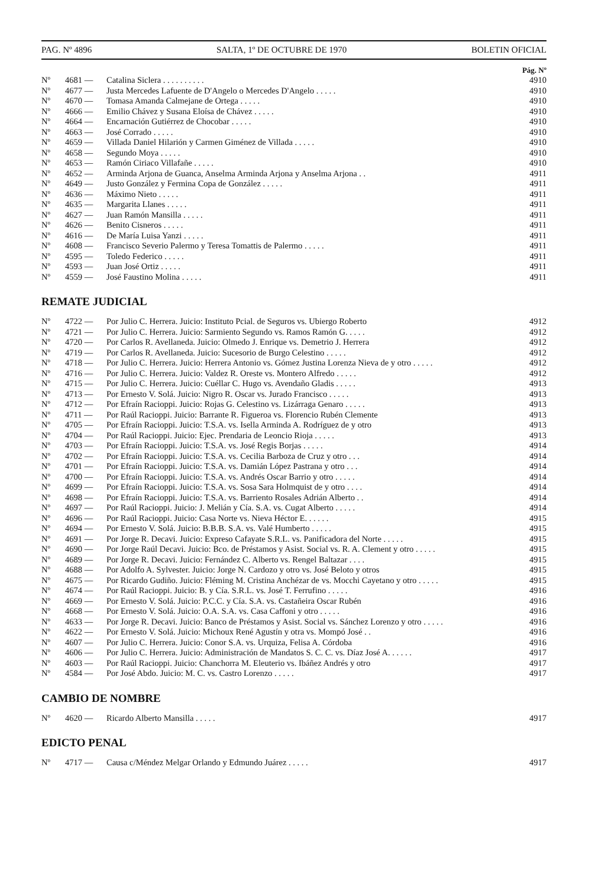PAG. Nº 4896 SALTA, 1º DE OCTUBRE DE 1970 BOLETIN OFICIAL
Pág. Nº
| Nº | 4681 — | Catalina Siclera . . . . . . . . . . | 4910 |
| Nº | 4677 — | Justa Mercedes Lafuente de D'Angelo o Mercedes D'Angelo . . . . . | 4910 |
| Nº | 4670 — | Tomasa Amanda Calmejane de Ortega . . . . . | 4910 |
| Nº | 4666 — | Emilio Chávez y Susana Eloísa de Chávez . . . . . | 4910 |
| Nº | 4664 — | Encarnación Gutiérrez de Chocobar . . . . . | 4910 |
| Nº | 4663 — | José Corrado . . . . . | 4910 |
| Nº | 4659 — | Villada Daniel Hilarión y Carmen Giménez de Villada . . . . . | 4910 |
| Nº | 4658 — | Segundo Moya . . . . . | 4910 |
| Nº | 4653 — | Ramón Ciriaco Villafañe . . . . . | 4910 |
| Nº | 4652 — | Arminda Arjona de Guanca, Anselma Arminda Arjona y Anselma Arjona . . | 4911 |
| Nº | 4649 — | Justo González y Fermina Copa de González . . . . . | 4911 |
| Nº | 4636 — | Máximo Nieto . . . . . | 4911 |
| Nº | 4635 — | Margarita Llanes . . . . . | 4911 |
| Nº | 4627 — | Juan Ramón Mansilla . . . . . | 4911 |
| Nº | 4626 — | Benito Cisneros . . . . . | 4911 |
| Nº | 4616 — | De María Luisa Yanzi . . . . . | 4911 |
| Nº | 4608 — | Francisco Severio Palermo y Teresa Tomattis de Palermo . . . . . | 4911 |
| Nº | 4595 — | Toledo Federico . . . . . | 4911 |
| Nº | 4593 — | Juan José Ortiz . . . . . | 4911 |
| Nº | 4559 — | José Faustino Molina . . . . . | 4911 |
REMATE JUDICIAL
| Nº | 4722 — | Por Julio C. Herrera. Juicio: Instituto Pcial. de Seguros vs. Ubiergo Roberto | 4912 |
| Nº | 4721 — | Por Julio C. Herrera. Juicio: Sarmiento Segundo vs. Ramos Ramón G. . . . . | 4912 |
| Nº | 4720 — | Por Carlos R. Avellaneda. Juicio: Olmedo J. Enrique vs. Demetrio J. Herrera | 4912 |
| Nº | 4719 — | Por Carlos R. Avellaneda. Juicio: Sucesorio de Burgo Celestino . . . . . | 4912 |
| Nº | 4718 — | Por Julio C. Herrera. Juicio: Herrera Antonio vs. Gómez Justina Lorenza Nieva de y otro . . . . . | 4912 |
| Nº | 4716 — | Por Julio C. Herrera. Juicio: Valdez R. Oreste vs. Montero Alfredo . . . . . | 4912 |
| Nº | 4715 — | Por Julio C. Herrera. Juicio: Cuéllar C. Hugo vs. Avendaño Gladis . . . . . | 4913 |
| Nº | 4713 — | Por Ernesto V. Solá. Juicio: Nigro R. Oscar vs. Jurado Francisco . . . . . | 4913 |
| Nº | 4712 — | Por Efraín Racioppi. Juicio: Rojas G. Celestino vs. Lizárraga Genaro . . . . . | 4913 |
| Nº | 4711 — | Por Raúl Racioppi. Juicio: Barrante R. Figueroa vs. Florencio Rubén Clemente | 4913 |
| Nº | 4705 — | Por Efraín Racioppi. Juicio: T.S.A. vs. Isella Arminda A. Rodríguez de y otro | 4913 |
| Nº | 4704 — | Por Raúl Racioppi. Juicio: Ejec. Prendaria de Leoncio Rioja . . . . . | 4913 |
| Nº | 4703 — | Por Efraín Racioppi. Juicio: T.S.A. vs. José Regis Borjas . . . . . | 4914 |
| Nº | 4702 — | Por Efraín Racioppi. Juicio: T.S.A. vs. Cecilia Barboza de Cruz y otro . . . | 4914 |
| Nº | 4701 — | Por Efraín Racioppi. Juicio: T.S.A. vs. Damián López Pastrana y otro . . . | 4914 |
| Nº | 4700 — | Por Efraín Racioppi. Juicio: T.S.A. vs. Andrés Oscar Barrio y otro . . . . . | 4914 |
| Nº | 4699 — | Por Efraín Racioppi. Juicio: T.S.A. vs. Sosa Sara Holmquist de y otro . . . . | 4914 |
| Nº | 4698 — | Por Efraín Racioppi. Juicio: T.S.A. vs. Barriento Rosales Adrián Alberto . . | 4914 |
| Nº | 4697 — | Por Raúl Racioppi. Juicio: J. Melián y Cía. S.A. vs. Cugat Alberto . . . . . | 4914 |
| Nº | 4696 — | Por Raúl Racioppi. Juicio: Casa Norte vs. Nieva Héctor E. . . . . . | 4915 |
| Nº | 4694 — | Por Ernesto V. Solá. Juicio: B.B.B. S.A. vs. Valé Humberto . . . . . | 4915 |
| Nº | 4691 — | Por Jorge R. Decavi. Juicio: Expreso Cafayate S.R.L. vs. Panificadora del Norte . . . . . | 4915 |
| Nº | 4690 — | Por Jorge Raúl Decavi. Juicio: Bco. de Préstamos y Asist. Social vs. R. A. Clement y otro . . . . . | 4915 |
| Nº | 4689 — | Por Jorge R. Decavi. Juicio: Fernández C. Alberto vs. Rengel Baltazar . . . . | 4915 |
| Nº | 4688 — | Por Adolfo A. Sylvester. Juicio: Jorge N. Cardozo y otro vs. José Beloto y otros | 4915 |
| Nº | 4675 — | Por Ricardo Gudiño. Juicio: Fléming M. Cristina Anchézar de vs. Mocchi Cayetano y otro . . . . . | 4915 |
| Nº | 4674 — | Por Raúl Racioppi. Juicio: B. y Cía. S.R.L. vs. José T. Ferrufino . . . . . | 4916 |
| Nº | 4669 — | Por Ernesto V. Solá. Juicio: P.C.C. y Cía. S.A. vs. Castañeira Oscar Rubén | 4916 |
| Nº | 4668 — | Por Ernesto V. Solá. Juicio: O.A. S.A. vs. Casa Caffoni y otro . . . . . | 4916 |
| Nº | 4633 — | Por Jorge R. Decavi. Juicio: Banco de Préstamos y Asist. Social vs. Sánchez Lorenzo y otro . . . . . | 4916 |
| Nº | 4622 — | Por Ernesto V. Solá. Juicio: Michoux René Agustín y otra vs. Mompó José . . | 4916 |
| Nº | 4607 — | Por Julio C. Herrera. Juicio: Conor S.A. vs. Urquiza, Felisa A. Córdoba | 4916 |
| Nº | 4606 — | Por Julio C. Herrera. Juicio: Administración de Mandatos S. C. C. vs. Díaz José A. . . . . . | 4917 |
| Nº | 4603 — | Por Raúl Racioppi. Juicio: Chanchorra M. Eleuterio vs. Ibáñez Andrés y otro | 4917 |
| Nº | 4584 — | Por José Abdo. Juicio: M. C. vs. Castro Lorenzo . . . . . | 4917 |
CAMBIO DE NOMBRE
| Nº | 4620 — | Ricardo Alberto Mansilla . . . . . | 4917 |
EDICTO PENAL
| Nº | 4717 — | Causa c/Méndez Melgar Orlando y Edmundo Juárez . . . . . | 4917 |